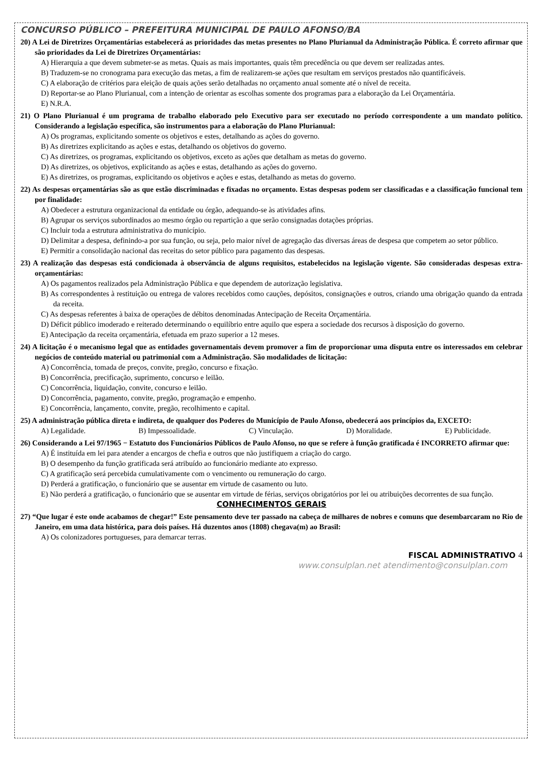CONCURSO PÚBLICO – PREFEITURA MUNICIPAL DE PAULO AFONSO/BA
20) A Lei de Diretrizes Orçamentárias estabelecerá as prioridades das metas presentes no Plano Plurianual da Administração Pública. É correto afirmar que são prioridades da Lei de Diretrizes Orçamentárias:
A) Hierarquia a que devem submeter-se as metas. Quais as mais importantes, quais têm precedência ou que devem ser realizadas antes.
B) Traduzem-se no cronograma para execução das metas, a fim de realizarem-se ações que resultam em serviços prestados não quantificáveis.
C) A elaboração de critérios para eleição de quais ações serão detalhadas no orçamento anual somente até o nível de receita.
D) Reportar-se ao Plano Plurianual, com a intenção de orientar as escolhas somente dos programas para a elaboração da Lei Orçamentária.
E) N.R.A.
21) O Plano Plurianual é um programa de trabalho elaborado pelo Executivo para ser executado no período correspondente a um mandato político. Considerando a legislação específica, são instrumentos para a elaboração do Plano Plurianual:
A) Os programas, explicitando somente os objetivos e estes, detalhando as ações do governo.
B) As diretrizes explicitando as ações e estas, detalhando os objetivos do governo.
C) As diretrizes, os programas, explicitando os objetivos, exceto as ações que detalham as metas do governo.
D) As diretrizes, os objetivos, explicitando as ações e estas, detalhando as ações do governo.
E) As diretrizes, os programas, explicitando os objetivos e ações e estas, detalhando as metas do governo.
22) As despesas orçamentárias são as que estão discriminadas e fixadas no orçamento. Estas despesas podem ser classificadas e a classificação funcional tem por finalidade:
A) Obedecer a estrutura organizacional da entidade ou órgão, adequando-se às atividades afins.
B) Agrupar os serviços subordinados ao mesmo órgão ou repartição a que serão consignadas dotações próprias.
C) Incluir toda a estrutura administrativa do município.
D) Delimitar a despesa, definindo-a por sua função, ou seja, pelo maior nível de agregação das diversas áreas de despesa que competem ao setor público.
E) Permitir a consolidação nacional das receitas do setor público para pagamento das despesas.
23) A realização das despesas está condicionada à observância de alguns requisitos, estabelecidos na legislação vigente. São consideradas despesas extra-orçamentárias:
A) Os pagamentos realizados pela Administração Pública e que dependem de autorização legislativa.
B) As correspondentes à restituição ou entrega de valores recebidos como cauções, depósitos, consignações e outros, criando uma obrigação quando da entrada da receita.
C) As despesas referentes à baixa de operações de débitos denominadas Antecipação de Receita Orçamentária.
D) Déficit público imoderado e reiterado determinando o equilíbrio entre aquilo que espera a sociedade dos recursos à disposição do governo.
E) Antecipação da receita orçamentária, efetuada em prazo superior a 12 meses.
24) A licitação é o mecanismo legal que as entidades governamentais devem promover a fim de proporcionar uma disputa entre os interessados em celebrar negócios de conteúdo material ou patrimonial com a Administração. São modalidades de licitação:
A) Concorrência, tomada de preços, convite, pregão, concurso e fixação.
B) Concorrência, precificação, suprimento, concurso e leilão.
C) Concorrência, liquidação, convite, concurso e leilão.
D) Concorrência, pagamento, convite, pregão, programação e empenho.
E) Concorrência, lançamento, convite, pregão, recolhimento e capital.
25) A administração pública direta e indireta, de qualquer dos Poderes do Município de Paulo Afonso, obedecerá aos princípios da, EXCETO:
A) Legalidade. B) Impessoalidade. C) Vinculação. D) Moralidade. E) Publicidade.
26) Considerando a Lei 97/1965 − Estatuto dos Funcionários Públicos de Paulo Afonso, no que se refere à função gratificada é INCORRETO afirmar que:
A) É instituída em lei para atender a encargos de chefia e outros que não justifiquem a criação do cargo.
B) O desempenho da função gratificada será atribuído ao funcionário mediante ato expresso.
C) A gratificação será percebida cumulativamente com o vencimento ou remuneração do cargo.
D) Perderá a gratificação, o funcionário que se ausentar em virtude de casamento ou luto.
E) Não perderá a gratificação, o funcionário que se ausentar em virtude de férias, serviços obrigatórios por lei ou atribuições decorrentes de sua função.
CONHECIMENTOS GERAIS
27) “Que lugar é este onde acabamos de chegar!” Este pensamento deve ter passado na cabeça de milhares de nobres e comuns que desembarcaram no Rio de Janeiro, em uma data histórica, para dois países. Há duzentos anos (1808) chegava(m) ao Brasil:
A) Os colonizadores portugueses, para demarcar terras.
FISCAL ADMINISTRATIVO 4
www.consulplan.net atendimento@consulplan.com